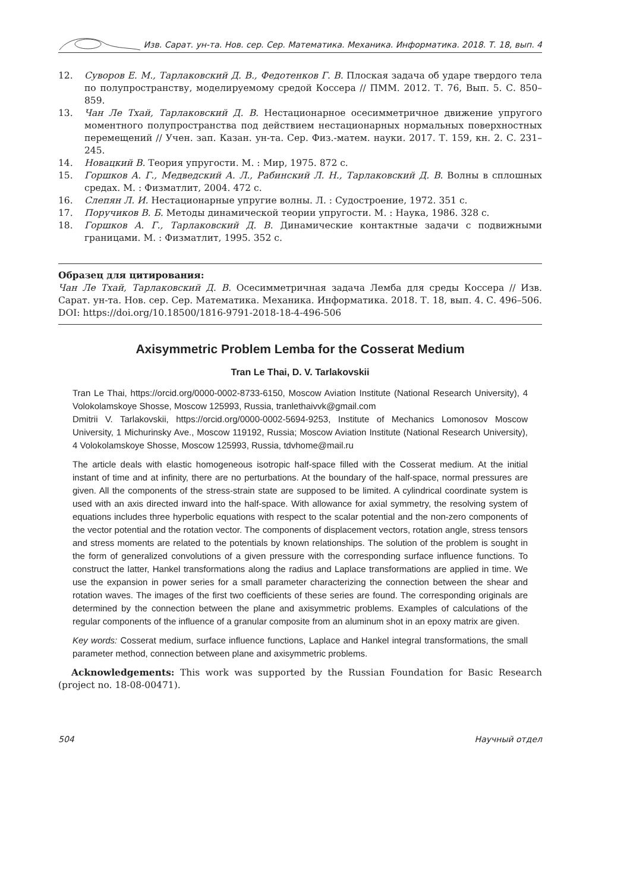Изв. Сарат. ун-та. Нов. сер. Сер. Математика. Механика. Информатика. 2018. Т. 18, вып. 4
12. Суворов Е. М., Тарлаковский Д. В., Федотенков Г. В. Плоская задача об ударе твердого тела по полупространству, моделируемому средой Коссера // ПММ. 2012. Т. 76, Вып. 5. С. 850–859.
13. Чан Ле Тхай, Тарлаковский Д. В. Нестационарное осесимметричное движение упругого моментного полупространства под действием нестационарных нормальных поверхностных перемещений // Учен. зап. Казан. ун-та. Сер. Физ.-матем. науки. 2017. Т. 159, кн. 2. С. 231–245.
14. Новацкий В. Теория упругости. М. : Мир, 1975. 872 с.
15. Горшков А. Г., Медведский А. Л., Рабинский Л. Н., Тарлаковский Д. В. Волны в сплошных средах. М. : Физматлит, 2004. 472 с.
16. Слепян Л. И. Нестационарные упругие волны. Л. : Судостроение, 1972. 351 с.
17. Поручиков В. Б. Методы динамической теории упругости. М. : Наука, 1986. 328 с.
18. Горшков А. Г., Тарлаковский Д. В. Динамические контактные задачи с подвижными границами. М. : Физматлит, 1995. 352 с.
Образец для цитирования:
Чан Ле Тхай, Тарлаковский Д. В. Осесимметричная задача Лемба для среды Коссера // Изв. Сарат. ун-та. Нов. сер. Сер. Математика. Механика. Информатика. 2018. Т. 18, вып. 4. С. 496–506. DOI: https://doi.org/10.18500/1816-9791-2018-18-4-496-506
Axisymmetric Problem Lemba for the Cosserat Medium
Tran Le Thai, D. V. Tarlakovskii
Tran Le Thai, https://orcid.org/0000-0002-8733-6150, Moscow Aviation Institute (National Research University), 4 Volokolamskoye Shosse, Moscow 125993, Russia, tranlethaivvk@gmail.com
Dmitrii V. Tarlakovskii, https://orcid.org/0000-0002-5694-9253, Institute of Mechanics Lomonosov Moscow University, 1 Michurinsky Ave., Moscow 119192, Russia; Moscow Aviation Institute (National Research University), 4 Volokolamskoye Shosse, Moscow 125993, Russia, tdvhome@mail.ru
The article deals with elastic homogeneous isotropic half-space filled with the Cosserat medium. At the initial instant of time and at infinity, there are no perturbations. At the boundary of the half-space, normal pressures are given. All the components of the stress-strain state are supposed to be limited. A cylindrical coordinate system is used with an axis directed inward into the half-space. With allowance for axial symmetry, the resolving system of equations includes three hyperbolic equations with respect to the scalar potential and the non-zero components of the vector potential and the rotation vector. The components of displacement vectors, rotation angle, stress tensors and stress moments are related to the potentials by known relationships. The solution of the problem is sought in the form of generalized convolutions of a given pressure with the corresponding surface influence functions. To construct the latter, Hankel transformations along the radius and Laplace transformations are applied in time. We use the expansion in power series for a small parameter characterizing the connection between the shear and rotation waves. The images of the first two coefficients of these series are found. The corresponding originals are determined by the connection between the plane and axisymmetric problems. Examples of calculations of the regular components of the influence of a granular composite from an aluminum shot in an epoxy matrix are given.
Key words: Cosserat medium, surface influence functions, Laplace and Hankel integral transformations, the small parameter method, connection between plane and axisymmetric problems.
Acknowledgements: This work was supported by the Russian Foundation for Basic Research (project no. 18-08-00471).
504 Научный отдел